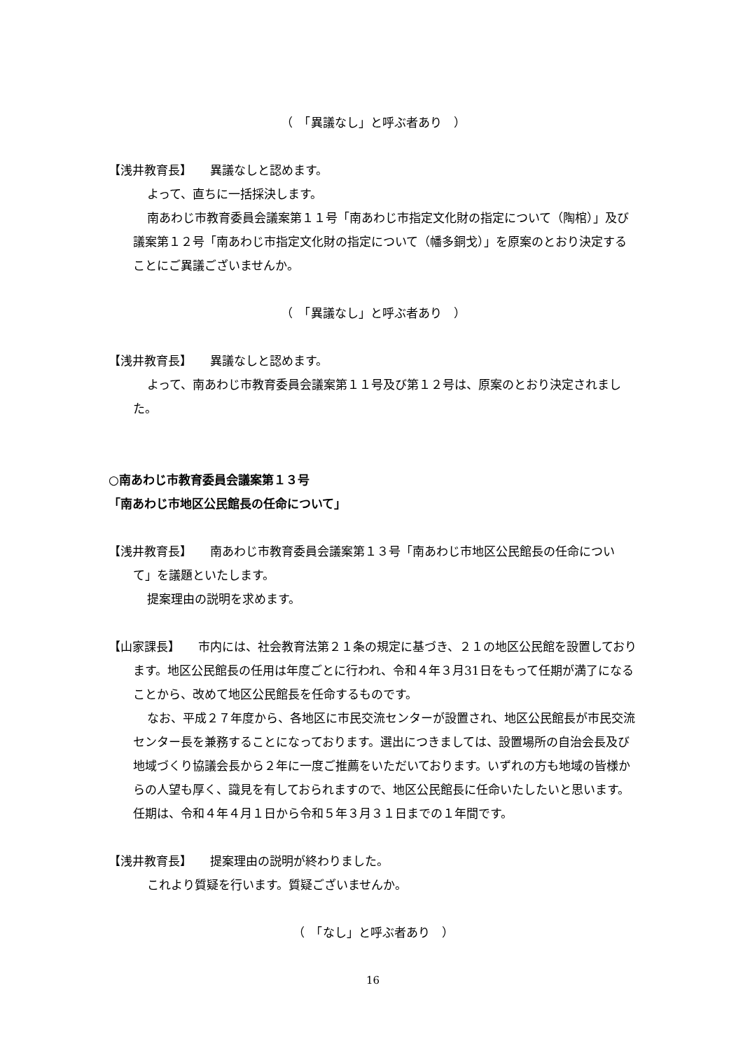（　「異議なし」と呼ぶ者あり　）
【浅井教育長】　　異議なしと認めます。
よって、直ちに一括採決します。
南あわじ市教育委員会議案第１１号「南あわじ市指定文化財の指定について（陶棺）」及び 議案第１２号「南あわじ市指定文化財の指定について（幡多銅戈）」を原案のとおり決定することにご異議ございませんか。
（　「異議なし」と呼ぶ者あり　）
【浅井教育長】　　異議なしと認めます。
よって、南あわじ市教育委員会議案第１１号及び第１２号は、原案のとおり決定されました。
○南あわじ市教育委員会議案第１３号
「南あわじ市地区公民館長の任命について」
【浅井教育長】　　南あわじ市教育委員会議案第１３号「南あわじ市地区公民館長の任命について」を議題といたします。
提案理由の説明を求めます。
【山家課長】　　市内には、社会教育法第２１条の規定に基づき、２１の地区公民館を設置しております。地区公民館長の任用は年度ごとに行われ、令和４年３月31日をもって任期が満了になることから、改めて地区公民館長を任命するものです。
なお、平成２７年度から、各地区に市民交流センターが設置され、地区公民館長が市民交流センター長を兼務することになっております。選出につきましては、設置場所の自治会長及び地域づくり協議会長から２年に一度ご推薦をいただいております。いずれの方も地域の皆様からの人望も厚く、識見を有しておられますので、地区公民館長に任命いたしたいと思います。任期は、令和４年４月１日から令和５年３月３１日までの１年間です。
【浅井教育長】　　提案理由の説明が終わりました。
これより質疑を行います。質疑ございませんか。
（　「なし」と呼ぶ者あり　）
16